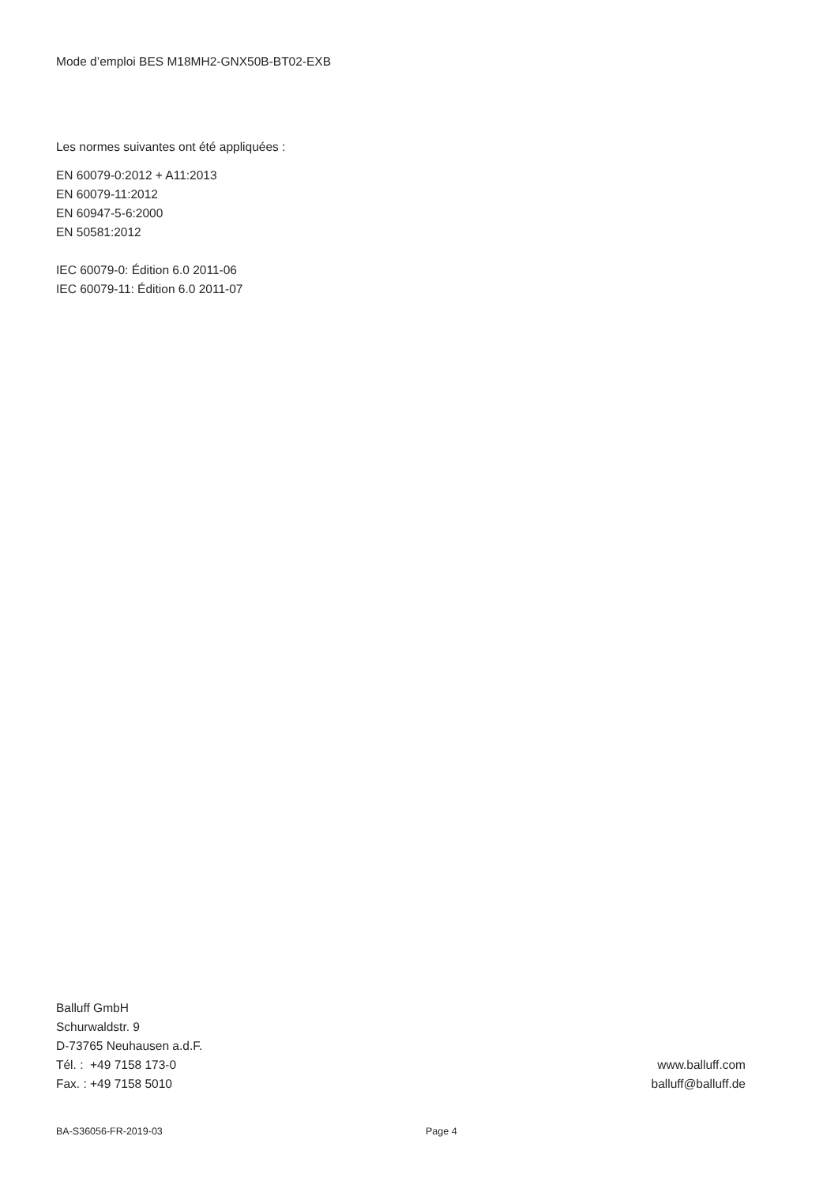Mode d’emploi BES M18MH2-GNX50B-BT02-EXB
Les normes suivantes ont été appliquées :
EN 60079-0:2012 + A11:2013
EN 60079-11:2012
EN 60947-5-6:2000
EN 50581:2012
IEC 60079-0: Édition 6.0 2011-06
IEC 60079-11: Édition 6.0 2011-07
Balluff GmbH
Schurwaldstr. 9
D-73765 Neuhausen a.d.F.
Tél. : +49 7158 173-0
Fax. : +49 7158 5010
www.balluff.com
balluff@balluff.de
BA-S36056-FR-2019-03 Page 4